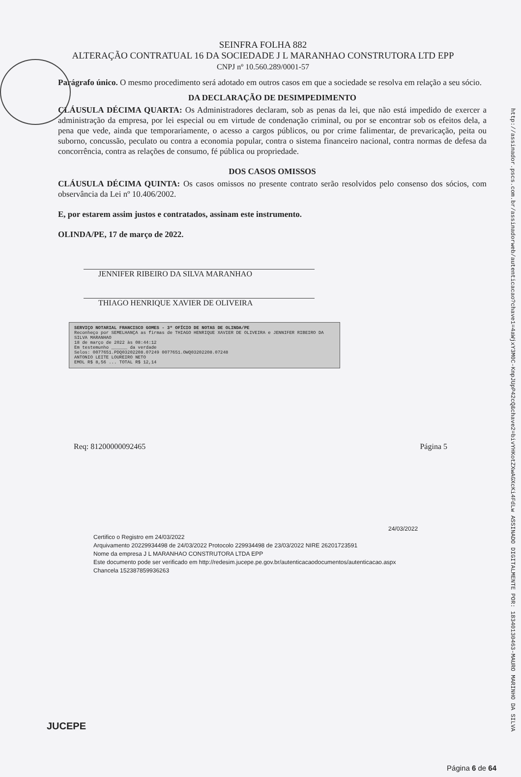SEINFRA FOLHA 882
ALTERAÇÃO CONTRATUAL 16 DA SOCIEDADE J L MARANHAO CONSTRUTORA LTD EPP
CNPJ nº 10.560.289/0001-57
http://assinador.pscs.com.br/assinadorweb/autenticacao?chave1=4aWjxY3M0C-KnpJUpP42cQ&chave2=bivYHKotZXwAGXcKi4FdLw ASSINADO DIGITALMENTE POR: 18340130463-MAURO MARINHO DA SILVA
Parágrafo único. O mesmo procedimento será adotado em outros casos em que a sociedade se resolva em relação a seu sócio.
DA DECLARAÇÃO DE DESIMPEDIMENTO
CLÁUSULA DÉCIMA QUARTA: Os Administradores declaram, sob as penas da lei, que não está impedido de exercer a administração da empresa, por lei especial ou em virtude de condenação criminal, ou por se encontrar sob os efeitos dela, a pena que vede, ainda que temporariamente, o acesso a cargos públicos, ou por crime falimentar, de prevaricação, peita ou suborno, concussão, peculato ou contra a economia popular, contra o sistema financeiro nacional, contra normas de defesa da concorrência, contra as relações de consumo, fé pública ou propriedade.
DOS CASOS OMISSOS
CLÁUSULA DÉCIMA QUINTA: Os casos omissos no presente contrato serão resolvidos pelo consenso dos sócios, com observância da Lei nº 10.406/2002.
E, por estarem assim justos e contratados, assinam este instrumento.
OLINDA/PE, 17 de março de 2022.
JENNIFER RIBEIRO DA SILVA MARANHAO
THIAGO HENRIQUE XAVIER DE OLIVEIRA
SERVIÇO NOTARIAL FRANCISCO GOMES - 3º OFÍCIO DE NOTAS DE OLINDA/PE
Reconheço por SEMELHANÇA as firmas de THIAGO HENRIQUE XAVIER DE OLIVEIRA e JENNIFER RIBEIRO DA SILVA MARANHAO
18 de março de 2022 às 08:44:12
Em testemunho ______ da verdade
Selos: 0077651.PDQ03202208.07249 0077651.OWQ03202208.07248
ANTONIO LEITE LOUREIRO NETO
EMOL R$ 8,56 ... TOTAL R$ 12,14
Req: 81200000092465 Página 5
24/03/2022
Certifico o Registro em 24/03/2022
Arquivamento 20229934498 de 24/03/2022 Protocolo 229934498 de 23/03/2022 NIRE 26201723591
Nome da empresa J L MARANHAO CONSTRUTORA LTDA EPP
Este documento pode ser verificado em http://redesim.jucepe.pe.gov.br/autenticacaodocumentos/autenticacao.aspx
Chancela 152387859936263
JUCEPE
Página 6 de 64